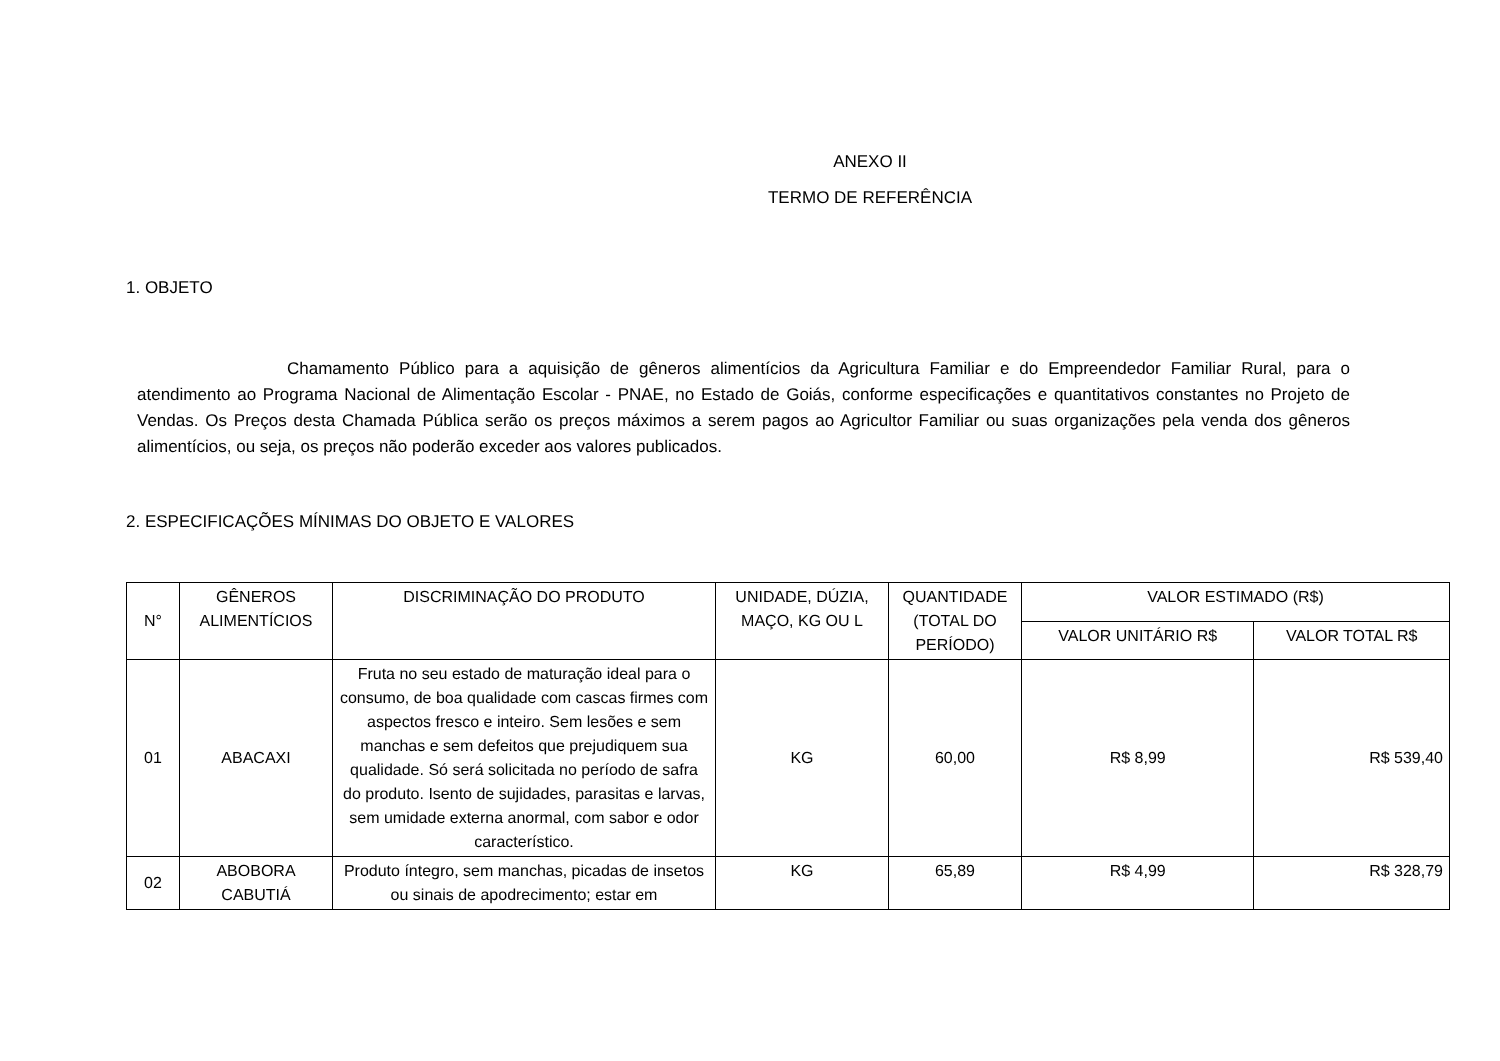ANEXO II
TERMO DE REFERÊNCIA
1. OBJETO
Chamamento Público para a aquisição de gêneros alimentícios da Agricultura Familiar e do Empreendedor Familiar Rural, para o atendimento ao Programa Nacional de Alimentação Escolar - PNAE, no Estado de Goiás, conforme especificações e quantitativos constantes no Projeto de Vendas. Os Preços desta Chamada Pública serão os preços máximos a serem pagos ao Agricultor Familiar ou suas organizações pela venda dos gêneros alimentícios, ou seja, os preços não poderão exceder aos valores publicados.
2. ESPECIFICAÇÕES MÍNIMAS DO OBJETO E VALORES
| N° | GÊNEROS ALIMENTÍCIOS | DISCRIMINAÇÃO DO PRODUTO | UNIDADE, DÚZIA, MAÇO, KG OU L | QUANTIDADE (TOTAL DO PERÍODO) | VALOR ESTIMADO (R$) | |
| --- | --- | --- | --- | --- | --- | --- |
| | | | | | VALOR UNITÁRIO R$ | VALOR TOTAL R$ |
| 01 | ABACAXI | Fruta no seu estado de maturação ideal para o consumo, de boa qualidade com cascas firmes com aspectos fresco e inteiro. Sem lesões e sem manchas e sem defeitos que prejudiquem sua qualidade. Só será solicitada no período de safra do produto. Isento de sujidades, parasitas e larvas, sem umidade externa anormal, com sabor e odor característico. | KG | 60,00 | R$ 8,99 | R$ 539,40 |
| 02 | ABOBORA CABUTIÁ | Produto íntegro, sem manchas, picadas de insetos ou sinais de apodrecimento; estar em | KG | 65,89 | R$ 4,99 | R$ 328,79 |